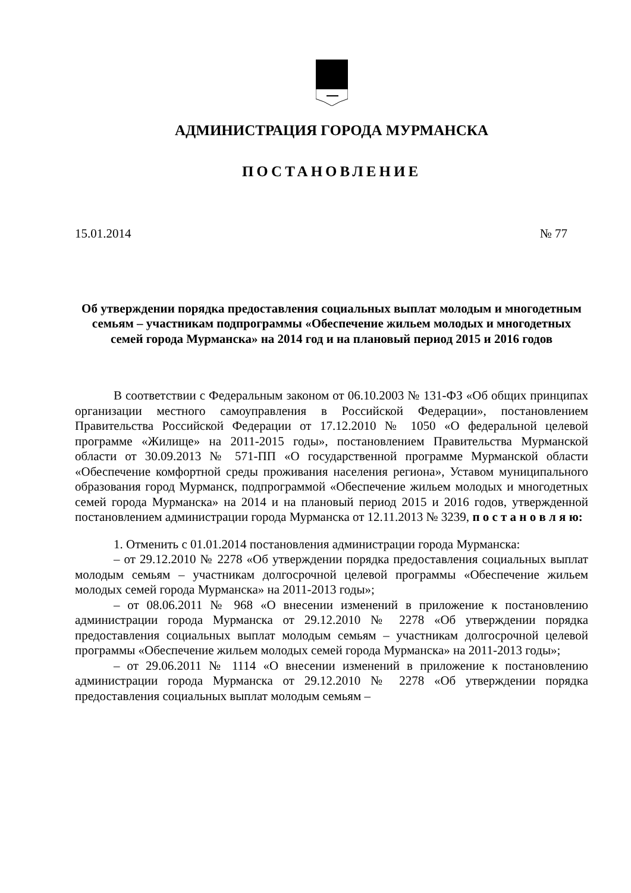АДМИНИСТРАЦИЯ ГОРОДА МУРМАНСКА
ПОСТАНОВЛЕНИЕ
15.01.2014 № 77
Об утверждении порядка предоставления социальных выплат молодым и многодетным семьям – участникам подпрограммы «Обеспечение жильем молодых и многодетных семей города Мурманска» на 2014 год и на плановый период 2015 и 2016 годов
В соответствии с Федеральным законом от 06.10.2003 № 131-ФЗ «Об общих принципах организации местного самоуправления в Российской Федерации», постановлением Правительства Российской Федерации от 17.12.2010 № 1050 «О федеральной целевой программе «Жилище» на 2011-2015 годы», постановлением Правительства Мурманской области от 30.09.2013 № 571-ПП «О государственной программе Мурманской области «Обеспечение комфортной среды проживания населения региона», Уставом муниципального образования город Мурманск, подпрограммой «Обеспечение жильем молодых и многодетных семей города Мурманска» на 2014 и на плановый период 2015 и 2016 годов, утвержденной постановлением администрации города Мурманска от 12.11.2013 № 3239, п о с т а н о в л я ю:
1. Отменить с 01.01.2014 постановления администрации города Мурманска:
– от 29.12.2010 № 2278 «Об утверждении порядка предоставления социальных выплат молодым семьям – участникам долгосрочной целевой программы «Обеспечение жильем молодых семей города Мурманска» на 2011-2013 годы»;
– от 08.06.2011 № 968 «О внесении изменений в приложение к постановлению администрации города Мурманска от 29.12.2010 № 2278 «Об утверждении порядка предоставления социальных выплат молодым семьям – участникам долгосрочной целевой программы «Обеспечение жильем молодых семей города Мурманска» на 2011-2013 годы»;
– от 29.06.2011 № 1114 «О внесении изменений в приложение к постановлению администрации города Мурманска от 29.12.2010 № 2278 «Об утверждении порядка предоставления социальных выплат молодым семьям –